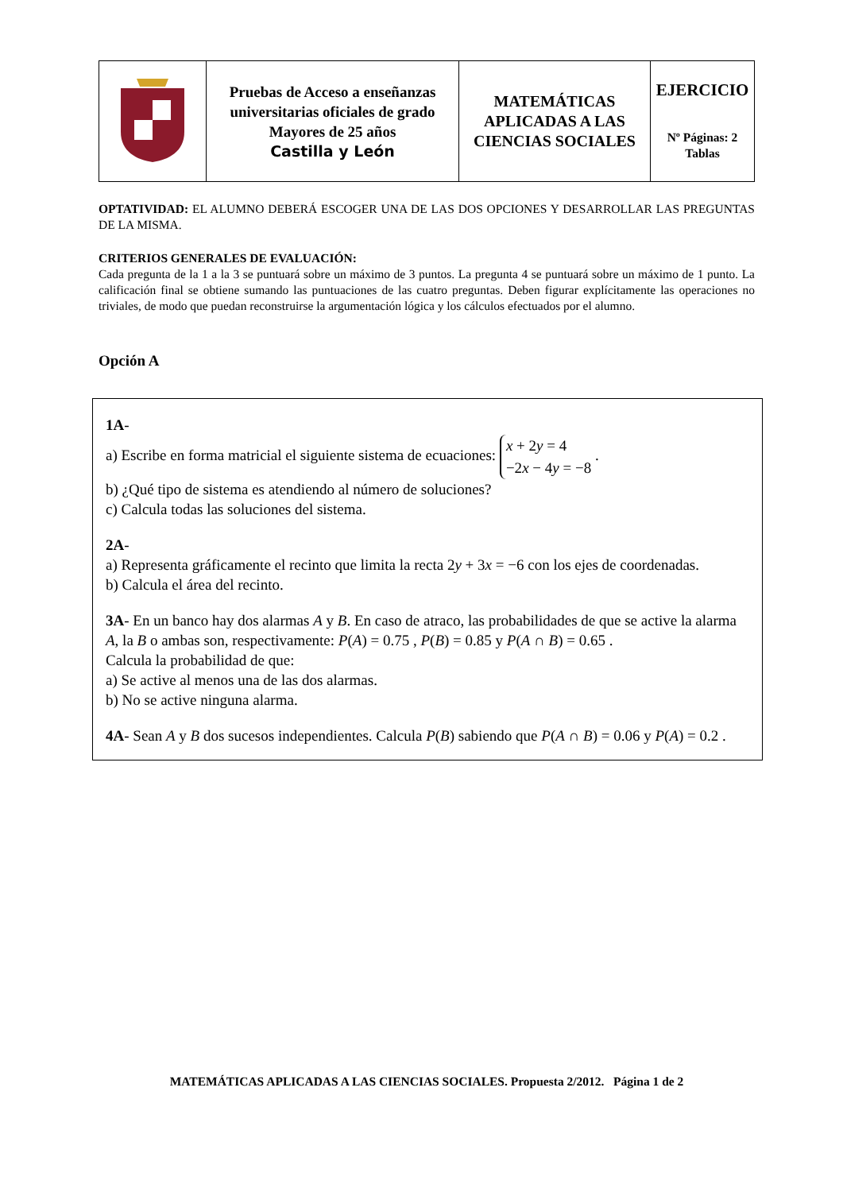| | Pruebas de Acceso a enseñanzas universitarias oficiales de grado Mayores de 25 años Castilla y León | MATEMÁTICAS APLICADAS A LAS CIENCIAS SOCIALES | EJERCICIO Nº Páginas: 2 Tablas |
OPTATIVIDAD: EL ALUMNO DEBERÁ ESCOGER UNA DE LAS DOS OPCIONES Y DESARROLLAR LAS PREGUNTAS DE LA MISMA.
CRITERIOS GENERALES DE EVALUACIÓN:
Cada pregunta de la 1 a la 3 se puntuará sobre un máximo de 3 puntos. La pregunta 4 se puntuará sobre un máximo de 1 punto. La calificación final se obtiene sumando las puntuaciones de las cuatro preguntas. Deben figurar explícitamente las operaciones no triviales, de modo que puedan reconstruirse la argumentación lógica y los cálculos efectuados por el alumno.
Opción A
1A-
a) Escribe en forma matricial el siguiente sistema de ecuaciones: x + 2y = 4
−2x − 4y = −8 .
b) ¿Qué tipo de sistema es atendiendo al número de soluciones?
c) Calcula todas las soluciones del sistema.
2A-
a) Representa gráficamente el recinto que limita la recta 2y + 3x = −6 con los ejes de coordenadas.
b) Calcula el área del recinto.
3A- En un banco hay dos alarmas A y B. En caso de atraco, las probabilidades de que se active la alarma A, la B o ambas son, respectivamente: P(A) = 0.75 , P(B) = 0.85 y P(A ∩ B) = 0.65 .
Calcula la probabilidad de que:
a) Se active al menos una de las dos alarmas.
b) No se active ninguna alarma.
4A- Sean A y B dos sucesos independientes. Calcula P(B) sabiendo que P(A ∩ B) = 0.06 y P(A) = 0.2 .
MATEMÁTICAS APLICADAS A LAS CIENCIAS SOCIALES. Propuesta 2/2012. Página 1 de 2